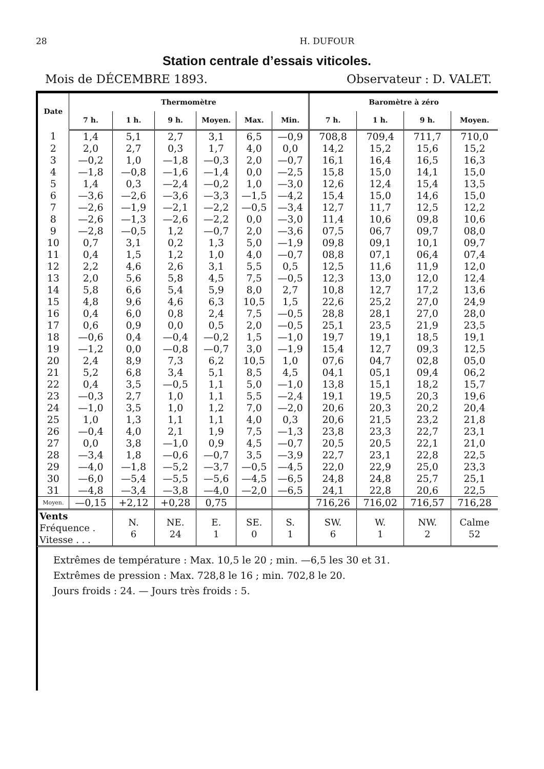28 H. DUFOUR
Station centrale d’essais viticoles.
Mois de DÉCEMBRE 1893. Observateur : D. VALET.
| Date | Thermomètre | | | | | | Baromètre à zéro | | | |
| --- | --- | --- | --- | --- | --- | --- | --- | --- | --- | --- |
| | 7 h. | 1 h. | 9 h. | Moyen. | Max. | Min. | 7 h. | 1 h. | 9 h. | Moyen. |
| 1 | 1,4 | 5,1 | 2,7 | 3,1 | 6,5 | —0,9 | 708,8 | 709,4 | 711,7 | 710,0 |
| 2 | 2,0 | 2,7 | 0,3 | 1,7 | 4,0 | 0,0 | 14,2 | 15,2 | 15,6 | 15,2 |
| 3 | —0,2 | 1,0 | —1,8 | —0,3 | 2,0 | —0,7 | 16,1 | 16,4 | 16,5 | 16,3 |
| 4 | —1,8 | —0,8 | —1,6 | —1,4 | 0,0 | —2,5 | 15,8 | 15,0 | 14,1 | 15,0 |
| 5 | 1,4 | 0,3 | —2,4 | —0,2 | 1,0 | —3,0 | 12,6 | 12,4 | 15,4 | 13,5 |
| 6 | —3,6 | —2,6 | —3,6 | —3,3 | —1,5 | —4,2 | 15,4 | 15,0 | 14,6 | 15,0 |
| 7 | —2,6 | —1,9 | —2,1 | —2,2 | —0,5 | —3,4 | 12,7 | 11,7 | 12,5 | 12,2 |
| 8 | —2,6 | —1,3 | —2,6 | —2,2 | 0,0 | —3,0 | 11,4 | 10,6 | 09,8 | 10,6 |
| 9 | —2,8 | —0,5 | 1,2 | —0,7 | 2,0 | —3,6 | 07,5 | 06,7 | 09,7 | 08,0 |
| 10 | 0,7 | 3,1 | 0,2 | 1,3 | 5,0 | —1,9 | 09,8 | 09,1 | 10,1 | 09,7 |
| 11 | 0,4 | 1,5 | 1,2 | 1,0 | 4,0 | —0,7 | 08,8 | 07,1 | 06,4 | 07,4 |
| 12 | 2,2 | 4,6 | 2,6 | 3,1 | 5,5 | 0,5 | 12,5 | 11,6 | 11,9 | 12,0 |
| 13 | 2,0 | 5,6 | 5,8 | 4,5 | 7,5 | —0,5 | 12,3 | 13,0 | 12,0 | 12,4 |
| 14 | 5,8 | 6,6 | 5,4 | 5,9 | 8,0 | 2,7 | 10,8 | 12,7 | 17,2 | 13,6 |
| 15 | 4,8 | 9,6 | 4,6 | 6,3 | 10,5 | 1,5 | 22,6 | 25,2 | 27,0 | 24,9 |
| 16 | 0,4 | 6,0 | 0,8 | 2,4 | 7,5 | —0,5 | 28,8 | 28,1 | 27,0 | 28,0 |
| 17 | 0,6 | 0,9 | 0,0 | 0,5 | 2,0 | —0,5 | 25,1 | 23,5 | 21,9 | 23,5 |
| 18 | —0,6 | 0,4 | —0,4 | —0,2 | 1,5 | —1,0 | 19,7 | 19,1 | 18,5 | 19,1 |
| 19 | —1,2 | 0,0 | —0,8 | —0,7 | 3,0 | —1,9 | 15,4 | 12,7 | 09,3 | 12,5 |
| 20 | 2,4 | 8,9 | 7,3 | 6,2 | 10,5 | 1,0 | 07,6 | 04,7 | 02,8 | 05,0 |
| 21 | 5,2 | 6,8 | 3,4 | 5,1 | 8,5 | 4,5 | 04,1 | 05,1 | 09,4 | 06,2 |
| 22 | 0,4 | 3,5 | —0,5 | 1,1 | 5,0 | —1,0 | 13,8 | 15,1 | 18,2 | 15,7 |
| 23 | —0,3 | 2,7 | 1,0 | 1,1 | 5,5 | —2,4 | 19,1 | 19,5 | 20,3 | 19,6 |
| 24 | —1,0 | 3,5 | 1,0 | 1,2 | 7,0 | —2,0 | 20,6 | 20,3 | 20,2 | 20,4 |
| 25 | 1,0 | 1,3 | 1,1 | 1,1 | 4,0 | 0,3 | 20,6 | 21,5 | 23,2 | 21,8 |
| 26 | —0,4 | 4,0 | 2,1 | 1,9 | 7,5 | —1,3 | 23,8 | 23,3 | 22,7 | 23,1 |
| 27 | 0,0 | 3,8 | —1,0 | 0,9 | 4,5 | —0,7 | 20,5 | 20,5 | 22,1 | 21,0 |
| 28 | —3,4 | 1,8 | —0,6 | —0,7 | 3,5 | —3,9 | 22,7 | 23,1 | 22,8 | 22,5 |
| 29 | —4,0 | —1,8 | —5,2 | —3,7 | —0,5 | —4,5 | 22,0 | 22,9 | 25,0 | 23,3 |
| 30 | —6,0 | —5,4 | —5,5 | —5,6 | —4,5 | —6,5 | 24,8 | 24,8 | 25,7 | 25,1 |
| 31 | —4,8 | —3,4 | —3,8 | —4,0 | —2,0 | —6,5 | 24,1 | 22,8 | 20,6 | 22,5 |
| Moyen. | —0,15 | +2,12 | +0,28 | 0,75 | | | 716,26 | 716,02 | 716,57 | 716,28 |
| Vents Fréquence . Vitesse . . . | | N. 6 | NE. 24 | E. 1 | SE. 0 | S. 1 | SW. 6 | W. 1 | NW. 2 | Calme 52 |
Extrêmes de température : Max. 10,5 le 20 ; min. —6,5 les 30 et 31.
Extrêmes de pression : Max. 728,8 le 16 ; min. 702,8 le 20.
Jours froids : 24. — Jours très froids : 5.